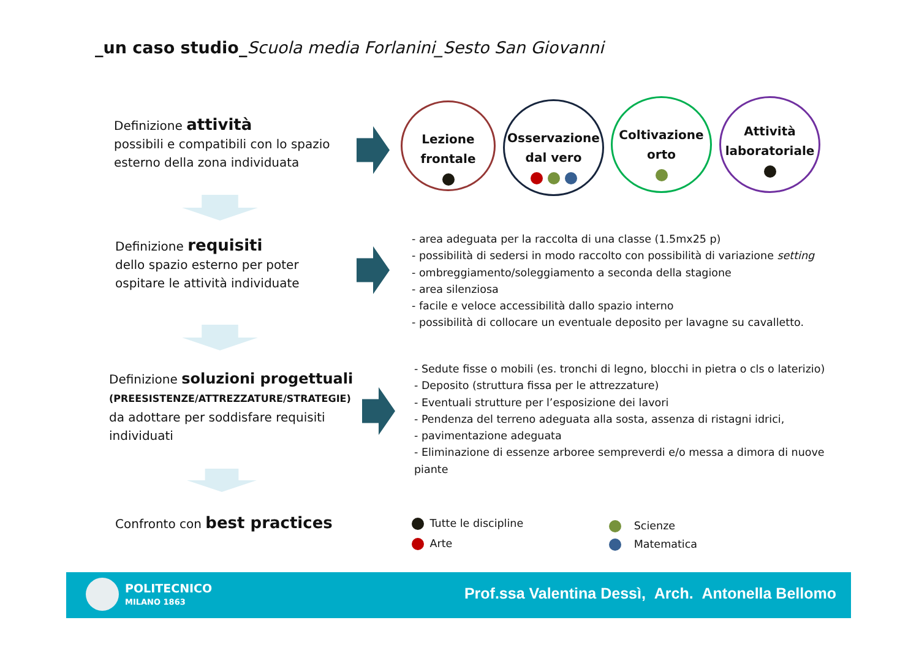_un caso studio_Scuola media Forlanini_Sesto San Giovanni
Definizione attività
possibili e compatibili con lo spazio
esterno della zona individuata
Lezione
frontale
Osservazione
dal vero
Coltivazione
orto
Attività
laboratoriale
Definizione requisiti
dello spazio esterno per poter
ospitare le attività individuate
- area adeguata per la raccolta di una classe (1.5mx25 p)
- possibilità di sedersi in modo raccolto con possibilità di variazione setting
- ombreggiamento/soleggiamento a seconda della stagione
- area silenziosa
- facile e veloce accessibilità dallo spazio interno
- possibilità di collocare un eventuale deposito per lavagne su cavalletto.
Definizione soluzioni progettuali
(PREESISTENZE/ATTREZZATURE/STRATEGIE)
da adottare per soddisfare requisiti
individuati
- Sedute fisse o mobili (es. tronchi di legno, blocchi in pietra o cls o laterizio)
- Deposito (struttura fissa per le attrezzature)
- Eventuali strutture per l’esposizione dei lavori
- Pendenza del terreno adeguata alla sosta, assenza di ristagni idrici,
- pavimentazione adeguata
- Eliminazione di essenze arboree sempreverdi e/o messa a dimora di nuove
piante
Confronto con best practices
Tutte le discipline
Arte
Scienze
Matematica
POLITECNICO
MILANO 1863
Prof.ssa Valentina Dessì, Arch. Antonella Bellomo